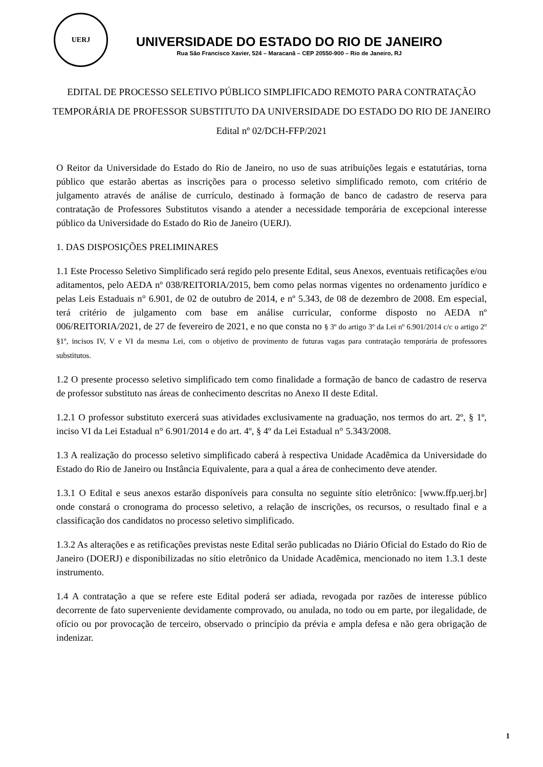UERJ
UNIVERSIDADE DO ESTADO DO RIO DE JANEIRO
Rua São Francisco Xavier, 524 – Maracanã – CEP 20550-900 – Rio de Janeiro, RJ
EDITAL DE PROCESSO SELETIVO PÚBLICO SIMPLIFICADO REMOTO PARA CONTRATAÇÃO TEMPORÁRIA DE PROFESSOR SUBSTITUTO DA UNIVERSIDADE DO ESTADO DO RIO DE JANEIRO
Edital nº 02/DCH-FFP/2021
O Reitor da Universidade do Estado do Rio de Janeiro, no uso de suas atribuições legais e estatutárias, torna público que estarão abertas as inscrições para o processo seletivo simplificado remoto, com critério de julgamento através de análise de currículo, destinado à formação de banco de cadastro de reserva para contratação de Professores Substitutos visando a atender a necessidade temporária de excepcional interesse público da Universidade do Estado do Rio de Janeiro (UERJ).
1. DAS DISPOSIÇÕES PRELIMINARES
1.1 Este Processo Seletivo Simplificado será regido pelo presente Edital, seus Anexos, eventuais retificações e/ou aditamentos, pelo AEDA nº 038/REITORIA/2015, bem como pelas normas vigentes no ordenamento jurídico e pelas Leis Estaduais n° 6.901, de 02 de outubro de 2014, e nº 5.343, de 08 de dezembro de 2008. Em especial, terá critério de julgamento com base em análise curricular, conforme disposto no AEDA nº 006/REITORIA/2021, de 27 de fevereiro de 2021, e no que consta no § 3º do artigo 3º da Lei nº 6.901/2014 c/c o artigo 2º §1º, incisos IV, V e VI da mesma Lei, com o objetivo de provimento de futuras vagas para contratação temporária de professores substitutos.
1.2 O presente processo seletivo simplificado tem como finalidade a formação de banco de cadastro de reserva de professor substituto nas áreas de conhecimento descritas no Anexo II deste Edital.
1.2.1 O professor substituto exercerá suas atividades exclusivamente na graduação, nos termos do art. 2º, § 1º, inciso VI da Lei Estadual n° 6.901/2014 e do art. 4º, § 4º da Lei Estadual n° 5.343/2008.
1.3 A realização do processo seletivo simplificado caberá à respectiva Unidade Acadêmica da Universidade do Estado do Rio de Janeiro ou Instância Equivalente, para a qual a área de conhecimento deve atender.
1.3.1 O Edital e seus anexos estarão disponíveis para consulta no seguinte sítio eletrônico: [www.ffp.uerj.br] onde constará o cronograma do processo seletivo, a relação de inscrições, os recursos, o resultado final e a classificação dos candidatos no processo seletivo simplificado.
1.3.2 As alterações e as retificações previstas neste Edital serão publicadas no Diário Oficial do Estado do Rio de Janeiro (DOERJ) e disponibilizadas no sítio eletrônico da Unidade Acadêmica, mencionado no item 1.3.1 deste instrumento.
1.4 A contratação a que se refere este Edital poderá ser adiada, revogada por razões de interesse público decorrente de fato superveniente devidamente comprovado, ou anulada, no todo ou em parte, por ilegalidade, de ofício ou por provocação de terceiro, observado o princípio da prévia e ampla defesa e não gera obrigação de indenizar.
1